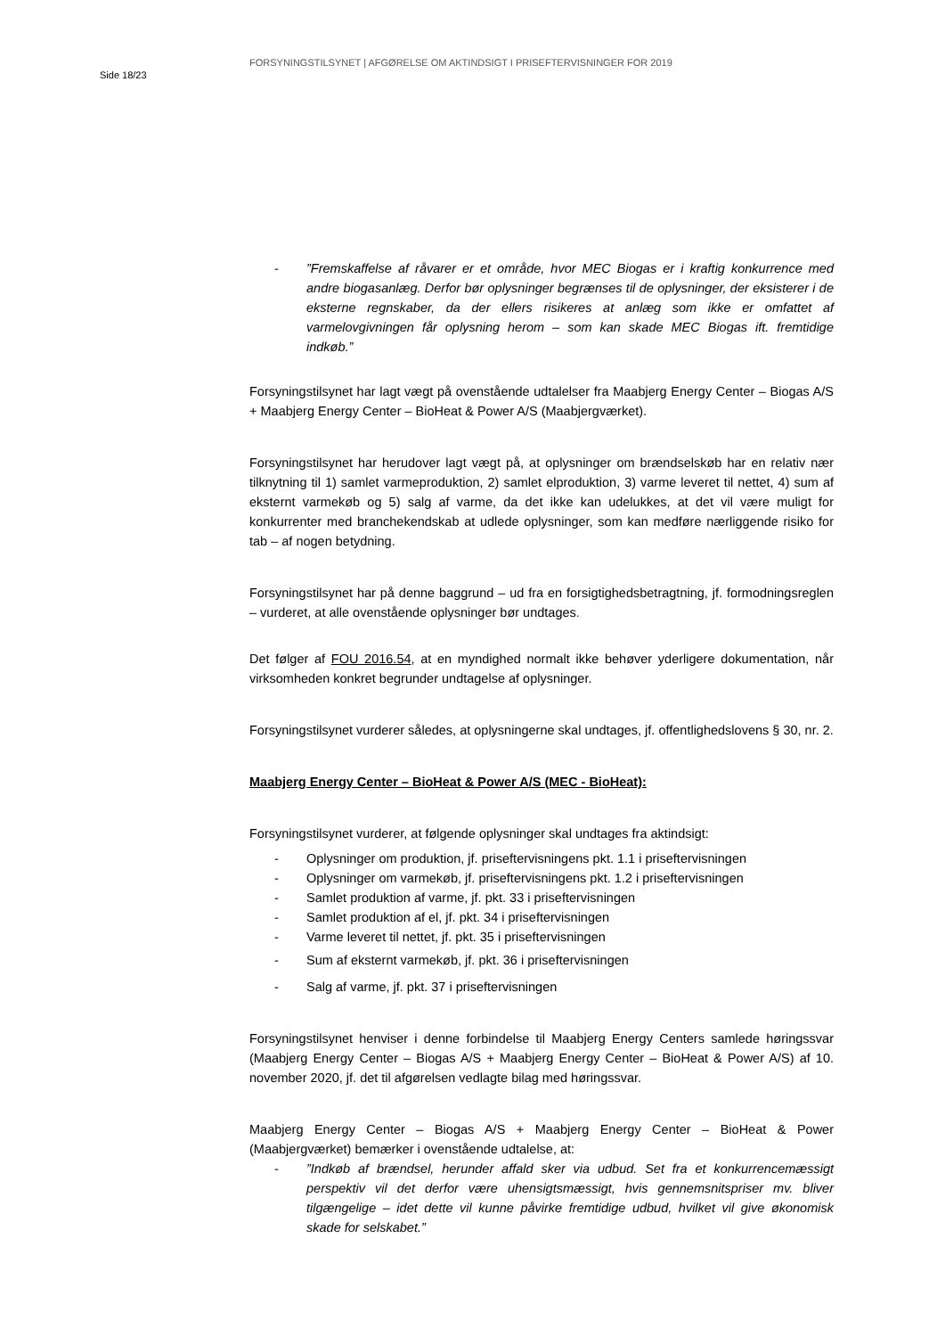Side 18/23
FORSYNINGSTILSYNET | AFGØRELSE OM AKTINDSIGT I PRISEFTERVISNINGER FOR 2019
- ”Fremskaffelse af råvarer er et område, hvor MEC Biogas er i kraftig konkurrence med andre biogasanlæg. Derfor bør oplysninger begrænses til de oplysninger, der eksisterer i de eksterne regnskaber, da der ellers risikeres at anlæg som ikke er omfattet af varmelovgivningen får oplysning herom – som kan skade MEC Biogas ift. fremtidige indkøb.”
Forsyningstilsynet har lagt vægt på ovenstående udtalelser fra Maabjerg Energy Center – Biogas A/S + Maabjerg Energy Center – BioHeat & Power A/S (Maabjergværket).
Forsyningstilsynet har herudover lagt vægt på, at oplysninger om brændselskøb har en relativ nær tilknytning til 1) samlet varmeproduktion, 2) samlet elproduktion, 3) varme leveret til nettet, 4) sum af eksternt varmekøb og 5) salg af varme, da det ikke kan udelukkes, at det vil være muligt for konkurrenter med branchekendskab at udlede oplysninger, som kan medføre nærliggende risiko for tab – af nogen betydning.
Forsyningstilsynet har på denne baggrund – ud fra en forsigtighedsbetragtning, jf. formodningsreglen – vurderet, at alle ovenstående oplysninger bør undtages.
Det følger af FOU 2016.54, at en myndighed normalt ikke behøver yderligere dokumentation, når virksomheden konkret begrunder undtagelse af oplysninger.
Forsyningstilsynet vurderer således, at oplysningerne skal undtages, jf. offentlighedslovens § 30, nr. 2.
Maabjerg Energy Center – BioHeat & Power A/S (MEC - BioHeat):
Forsyningstilsynet vurderer, at følgende oplysninger skal undtages fra aktindsigt:
- Oplysninger om produktion, jf. priseftervisningens pkt. 1.1 i priseftervisningen
- Oplysninger om varmekøb, jf. priseftervisningens pkt. 1.2 i priseftervisningen
- Samlet produktion af varme, jf. pkt. 33 i priseftervisningen
- Samlet produktion af el, jf. pkt. 34 i priseftervisningen
- Varme leveret til nettet, jf. pkt. 35 i priseftervisningen
- Sum af eksternt varmekøb, jf. pkt. 36 i priseftervisningen
- Salg af varme, jf. pkt. 37 i priseftervisningen
Forsyningstilsynet henviser i denne forbindelse til Maabjerg Energy Centers samlede høringssvar (Maabjerg Energy Center – Biogas A/S + Maabjerg Energy Center – BioHeat & Power A/S) af 10. november 2020, jf. det til afgørelsen vedlagte bilag med høringssvar.
Maabjerg Energy Center – Biogas A/S + Maabjerg Energy Center – BioHeat & Power (Maabjergværket) bemærker i ovenstående udtalelse, at:
- ”Indkøb af brændsel, herunder affald sker via udbud. Set fra et konkurrencemæssigt perspektiv vil det derfor være uhensigtsmæssigt, hvis gennemsnitspriser mv. bliver tilgængelige – idet dette vil kunne påvirke fremtidige udbud, hvilket vil give økonomisk skade for selskabet.”